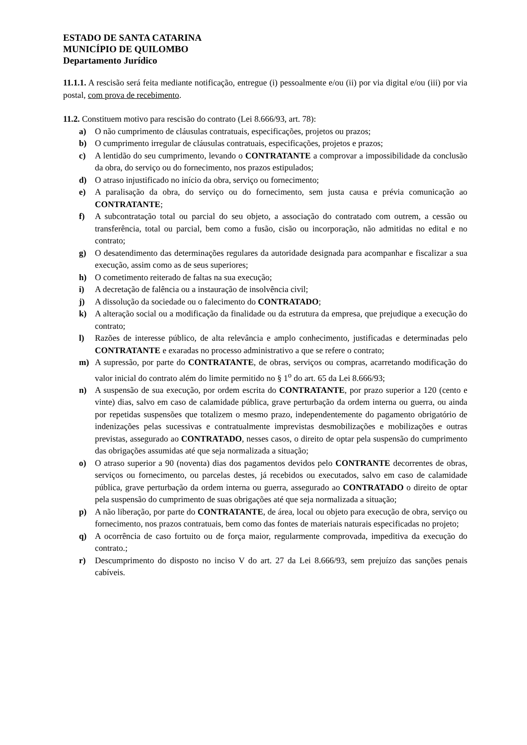ESTADO DE SANTA CATARINA
MUNICÍPIO DE QUILOMBO
Departamento Jurídico
11.1.1. A rescisão será feita mediante notificação, entregue (i) pessoalmente e/ou (ii) por via digital e/ou (iii) por via postal, com prova de recebimento.
11.2. Constituem motivo para rescisão do contrato (Lei 8.666/93, art. 78):
a) O não cumprimento de cláusulas contratuais, especificações, projetos ou prazos;
b) O cumprimento irregular de cláusulas contratuais, especificações, projetos e prazos;
c) A lentidão do seu cumprimento, levando o CONTRATANTE a comprovar a impossibilidade da conclusão da obra, do serviço ou do fornecimento, nos prazos estipulados;
d) O atraso injustificado no início da obra, serviço ou fornecimento;
e) A paralisação da obra, do serviço ou do fornecimento, sem justa causa e prévia comunicação ao CONTRATANTE;
f) A subcontratação total ou parcial do seu objeto, a associação do contratado com outrem, a cessão ou transferência, total ou parcial, bem como a fusão, cisão ou incorporação, não admitidas no edital e no contrato;
g) O desatendimento das determinações regulares da autoridade designada para acompanhar e fiscalizar a sua execução, assim como as de seus superiores;
h) O cometimento reiterado de faltas na sua execução;
i) A decretação de falência ou a instauração de insolvência civil;
j) A dissolução da sociedade ou o falecimento do CONTRATADO;
k) A alteração social ou a modificação da finalidade ou da estrutura da empresa, que prejudique a execução do contrato;
l) Razões de interesse público, de alta relevância e amplo conhecimento, justificadas e determinadas pelo CONTRATANTE e exaradas no processo administrativo a que se refere o contrato;
m) A supressão, por parte do CONTRATANTE, de obras, serviços ou compras, acarretando modificação do valor inicial do contrato além do limite permitido no § 1<sup>o</sup> do art. 65 da Lei 8.666/93;
n) A suspensão de sua execução, por ordem escrita do CONTRATANTE, por prazo superior a 120 (cento e vinte) dias, salvo em caso de calamidade pública, grave perturbação da ordem interna ou guerra, ou ainda por repetidas suspensões que totalizem o mesmo prazo, independentemente do pagamento obrigatório de indenizações pelas sucessivas e contratualmente imprevistas desmobilizações e mobilizações e outras previstas, assegurado ao CONTRATADO, nesses casos, o direito de optar pela suspensão do cumprimento das obrigações assumidas até que seja normalizada a situação;
o) O atraso superior a 90 (noventa) dias dos pagamentos devidos pelo CONTRANTE decorrentes de obras, serviços ou fornecimento, ou parcelas destes, já recebidos ou executados, salvo em caso de calamidade pública, grave perturbação da ordem interna ou guerra, assegurado ao CONTRATADO o direito de optar pela suspensão do cumprimento de suas obrigações até que seja normalizada a situação;
p) A não liberação, por parte do CONTRATANTE, de área, local ou objeto para execução de obra, serviço ou fornecimento, nos prazos contratuais, bem como das fontes de materiais naturais especificadas no projeto;
q) A ocorrência de caso fortuito ou de força maior, regularmente comprovada, impeditiva da execução do contrato.;
r) Descumprimento do disposto no inciso V do art. 27 da Lei 8.666/93, sem prejuízo das sanções penais cabíveis.